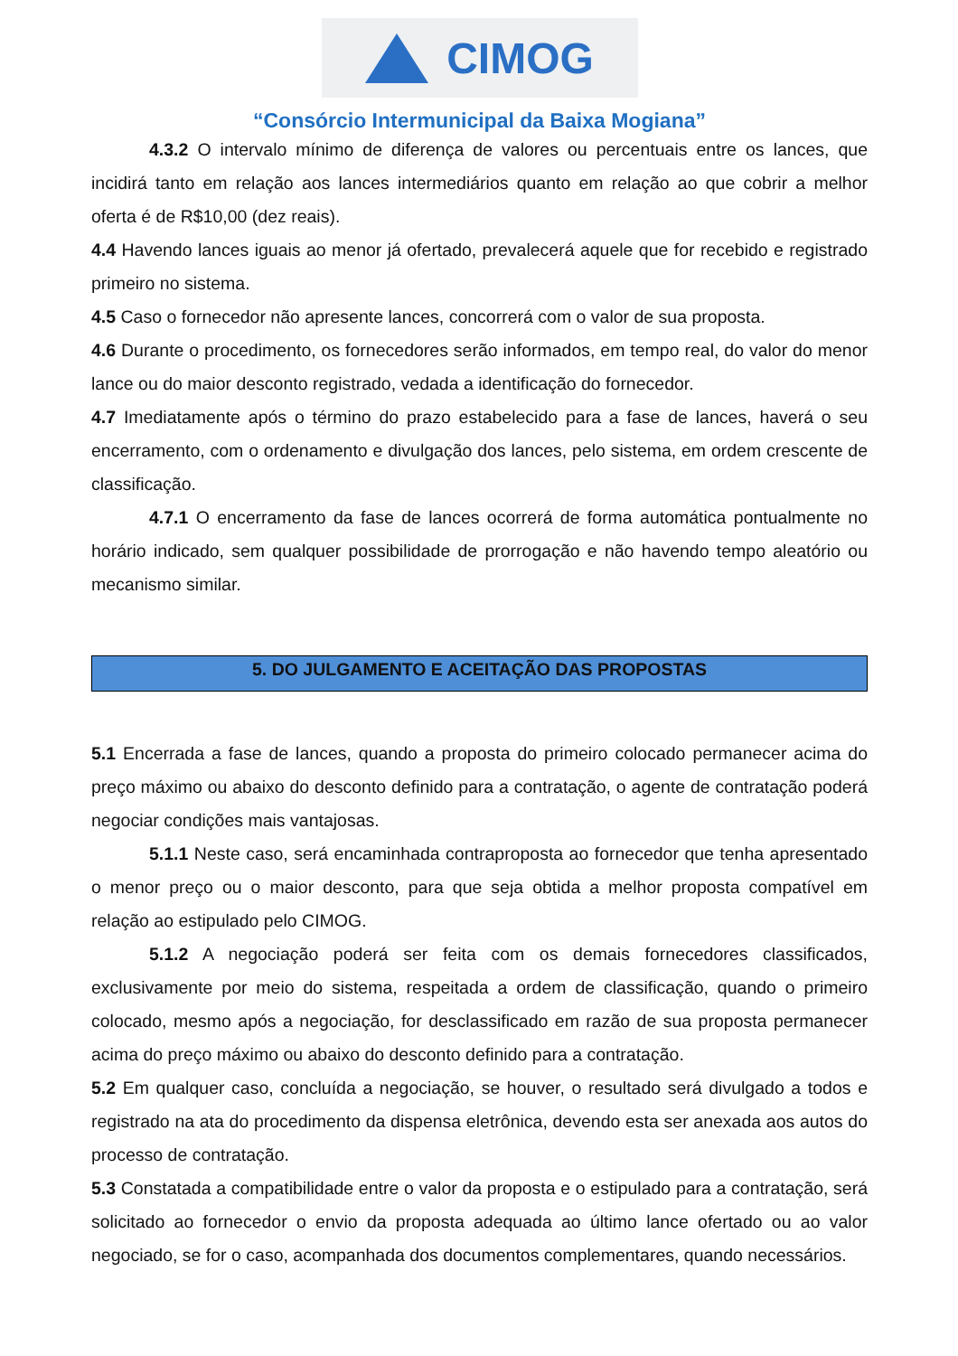CIMOG
“Consórcio Intermunicipal da Baixa Mogiana”
4.3.2 O intervalo mínimo de diferença de valores ou percentuais entre os lances, que incidirá tanto em relação aos lances intermediários quanto em relação ao que cobrir a melhor oferta é de R$10,00 (dez reais).
4.4 Havendo lances iguais ao menor já ofertado, prevalecerá aquele que for recebido e registrado primeiro no sistema.
4.5 Caso o fornecedor não apresente lances, concorrerá com o valor de sua proposta.
4.6 Durante o procedimento, os fornecedores serão informados, em tempo real, do valor do menor lance ou do maior desconto registrado, vedada a identificação do fornecedor.
4.7 Imediatamente após o término do prazo estabelecido para a fase de lances, haverá o seu encerramento, com o ordenamento e divulgação dos lances, pelo sistema, em ordem crescente de classificação.
4.7.1 O encerramento da fase de lances ocorrerá de forma automática pontualmente no horário indicado, sem qualquer possibilidade de prorrogação e não havendo tempo aleatório ou mecanismo similar.
5. DO JULGAMENTO E ACEITAÇÃO DAS PROPOSTAS
5.1 Encerrada a fase de lances, quando a proposta do primeiro colocado permanecer acima do preço máximo ou abaixo do desconto definido para a contratação, o agente de contratação poderá negociar condições mais vantajosas.
5.1.1 Neste caso, será encaminhada contraproposta ao fornecedor que tenha apresentado o menor preço ou o maior desconto, para que seja obtida a melhor proposta compatível em relação ao estipulado pelo CIMOG.
5.1.2 A negociação poderá ser feita com os demais fornecedores classificados, exclusivamente por meio do sistema, respeitada a ordem de classificação, quando o primeiro colocado, mesmo após a negociação, for desclassificado em razão de sua proposta permanecer acima do preço máximo ou abaixo do desconto definido para a contratação.
5.2 Em qualquer caso, concluída a negociação, se houver, o resultado será divulgado a todos e registrado na ata do procedimento da dispensa eletrônica, devendo esta ser anexada aos autos do processo de contratação.
5.3 Constatada a compatibilidade entre o valor da proposta e o estipulado para a contratação, será solicitado ao fornecedor o envio da proposta adequada ao último lance ofertado ou ao valor negociado, se for o caso, acompanhada dos documentos complementares, quando necessários.